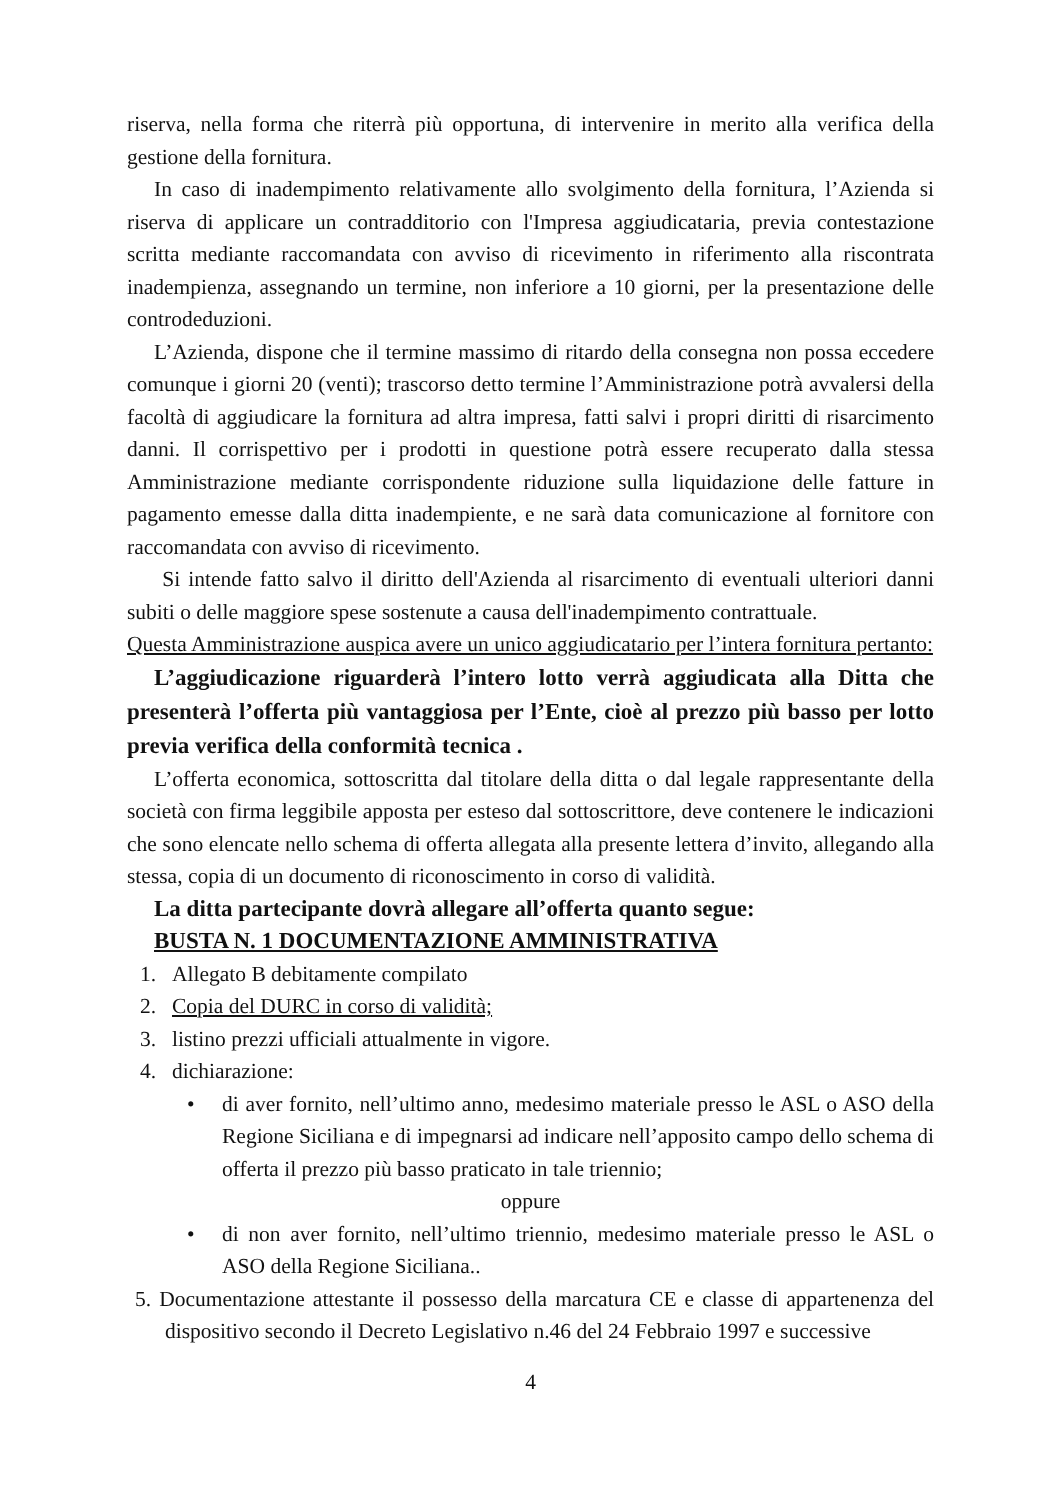riserva, nella forma che riterrà più opportuna, di intervenire in merito alla verifica della gestione della fornitura.
In caso di inadempimento relativamente allo svolgimento della fornitura, l’Azienda si riserva di applicare un contradditorio con l'Impresa aggiudicataria, previa contestazione scritta mediante raccomandata con avviso di ricevimento in riferimento alla riscontrata inadempienza, assegnando un termine, non inferiore a 10 giorni, per la presentazione delle controdeduzioni.
L’Azienda, dispone che il termine massimo di ritardo della consegna non possa eccedere comunque i giorni 20 (venti); trascorso detto termine l’Amministrazione potrà avvalersi della facoltà di aggiudicare la fornitura ad altra impresa, fatti salvi i propri diritti di risarcimento danni. Il corrispettivo per i prodotti in questione potrà essere recuperato dalla stessa Amministrazione mediante corrispondente riduzione sulla liquidazione delle fatture in pagamento emesse dalla ditta inadempiente, e ne sarà data comunicazione al fornitore con raccomandata con avviso di ricevimento.
Si intende fatto salvo il diritto dell'Azienda al risarcimento di eventuali ulteriori danni subiti o delle maggiore spese sostenute a causa dell'inadempimento contrattuale.
Questa Amministrazione auspica avere un unico aggiudicatario per l’intera fornitura pertanto:
L’aggiudicazione riguarderà l’intero lotto verrà aggiudicata alla Ditta che presenterà l’offerta più vantaggiosa per l’Ente, cioè al prezzo più basso per lotto previa verifica della conformità tecnica .
L’offerta economica, sottoscritta dal titolare della ditta o dal legale rappresentante della società con firma leggibile apposta per esteso dal sottoscrittore, deve contenere le indicazioni che sono elencate nello schema di offerta allegata alla presente lettera d’invito, allegando alla stessa, copia di un documento di riconoscimento in corso di validità.
La ditta partecipante dovrà allegare all’offerta quanto segue:
BUSTA N. 1 DOCUMENTAZIONE AMMINISTRATIVA
1. Allegato B debitamente compilato
2. Copia del DURC in corso di validità;
3. listino prezzi ufficiali attualmente in vigore.
4. dichiarazione:
• di aver fornito, nell’ultimo anno, medesimo materiale presso le ASL o ASO della Regione Siciliana e di impegnarsi ad indicare nell’apposito campo dello schema di offerta il prezzo più basso praticato in tale triennio;
oppure
• di non aver fornito, nell’ultimo triennio, medesimo materiale presso le ASL o ASO della Regione Siciliana..
5. Documentazione attestante il possesso della marcatura CE e classe di appartenenza del dispositivo secondo il Decreto Legislativo n.46 del 24 Febbraio 1997 e successive
4